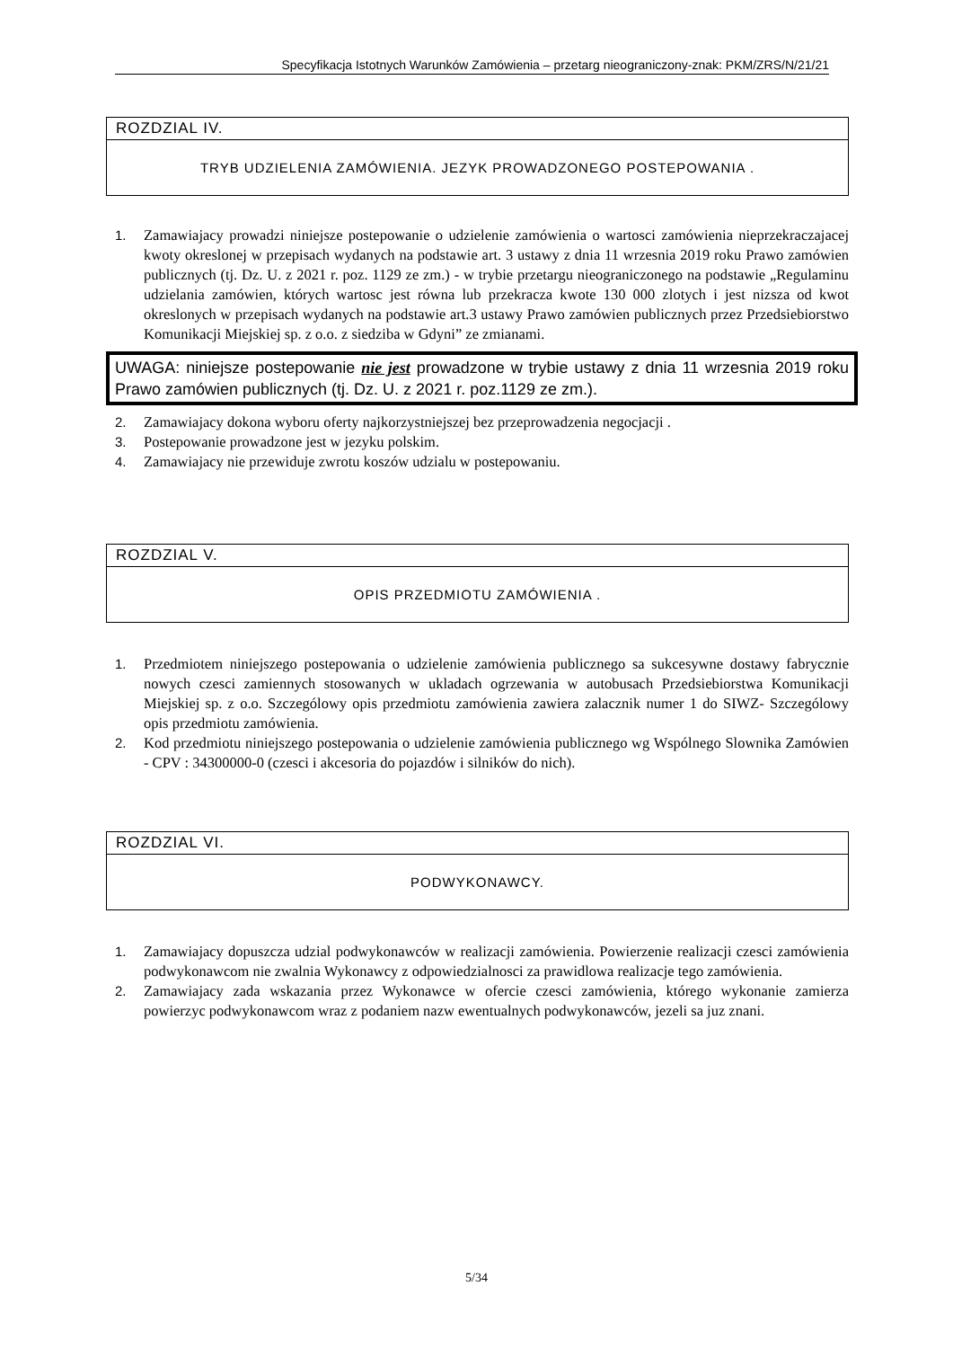Specyfikacja Istotnych Warunków Zamówienia – przetarg nieograniczony-znak: PKM/ZRS/N/21/21
ROZDZIAL IV.
TRYB UDZIELENIA ZAMÓWIENIA. JEZYK PROWADZONEGO POSTEPOWANIA .
1. Zamawiajacy prowadzi niniejsze postepowanie o udzielenie zamówienia o wartosci zamówienia nieprzekraczajacej kwoty okreslonej w przepisach wydanych na podstawie art. 3 ustawy z dnia 11 wrzesnia 2019 roku Prawo zamówien publicznych (tj. Dz. U. z 2021 r. poz. 1129 ze zm.) - w trybie przetargu nieograniczonego na podstawie „Regulaminu udzielania zamówien, których wartosc jest równa lub przekracza kwote 130 000 zlotych i jest nizsza od kwot okreslonych w przepisach wydanych na podstawie art.3 ustawy Prawo zamówien publicznych przez Przedsiebiorstwo Komunikacji Miejskiej sp. z o.o. z siedziba w Gdyni” ze zmianami.
UWAGA: niniejsze postepowanie nie jest prowadzone w trybie ustawy z dnia 11 wrzesnia 2019 roku Prawo zamówien publicznych (tj. Dz. U. z 2021 r. poz.1129 ze zm.).
2. Zamawiajacy dokona wyboru oferty najkorzystniejszej bez przeprowadzenia negocjacji .
3. Postepowanie prowadzone jest w jezyku polskim.
4. Zamawiajacy nie przewiduje zwrotu koszów udzialu w postepowaniu.
ROZDZIAL V.
OPIS PRZEDMIOTU ZAMÓWIENIA .
1. Przedmiotem niniejszego postepowania o udzielenie zamówienia publicznego sa sukcesywne dostawy fabrycznie nowych czesci zamiennych stosowanych w ukladach ogrzewania w autobusach Przedsiebiorstwa Komunikacji Miejskiej sp. z o.o. Szczególowy opis przedmiotu zamówienia zawiera zalacznik numer 1 do SIWZ- Szczególowy opis przedmiotu zamówienia.
2. Kod przedmiotu niniejszego postepowania o udzielenie zamówienia publicznego wg Wspólnego Slownika Zamówien - CPV : 34300000-0 (czesci i akcesoria do pojazdów i silników do nich).
ROZDZIAL VI.
PODWYKONAWCY.
1. Zamawiajacy dopuszcza udzial podwykonawców w realizacji zamówienia. Powierzenie realizacji czesci zamówienia podwykonawcom nie zwalnia Wykonawcy z odpowiedzialnosci za prawidlowa realizacje tego zamówienia.
2. Zamawiajacy zada wskazania przez Wykonawce w ofercie czesci zamówienia, którego wykonanie zamierza powierzyc podwykonawcom wraz z podaniem nazw ewentualnych podwykonawców, jezeli sa juz znani.
5/34